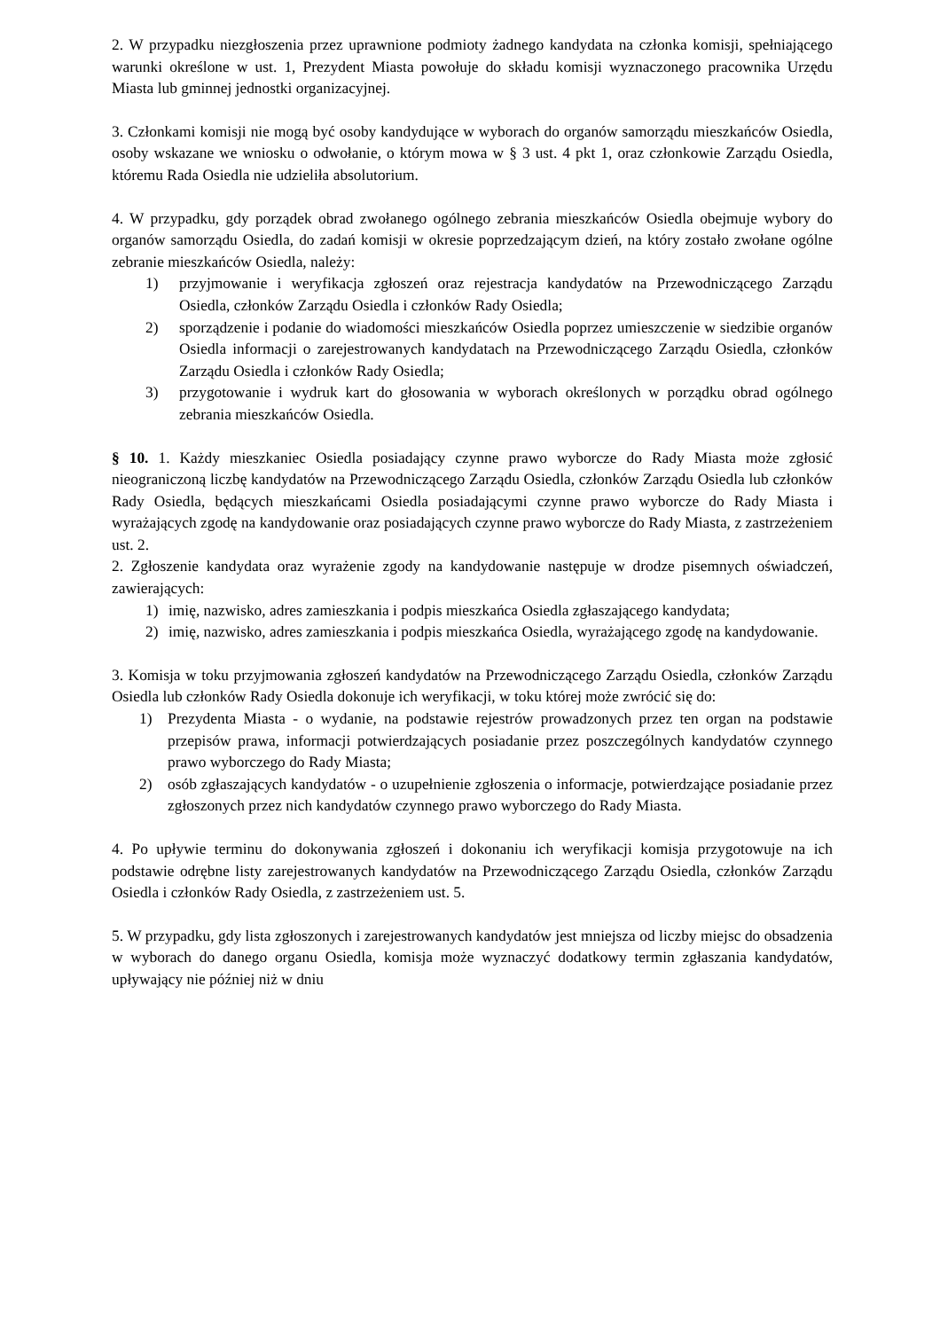2. W przypadku niezgłoszenia przez uprawnione podmioty żadnego kandydata na członka komisji, spełniającego warunki określone w ust. 1, Prezydent Miasta powołuje do składu komisji wyznaczonego pracownika Urzędu Miasta lub gminnej jednostki organizacyjnej.
3. Członkami komisji nie mogą być osoby kandydujące w wyborach do organów samorządu mieszkańców Osiedla, osoby wskazane we wniosku o odwołanie, o którym mowa w § 3 ust. 4 pkt 1, oraz członkowie Zarządu Osiedla, któremu Rada Osiedla nie udzieliła absolutorium.
4. W przypadku, gdy porządek obrad zwołanego ogólnego zebrania mieszkańców Osiedla obejmuje wybory do organów samorządu Osiedla, do zadań komisji w okresie poprzedzającym dzień, na który zostało zwołane ogólne zebranie mieszkańców Osiedla, należy:
1) przyjmowanie i weryfikacja zgłoszeń oraz rejestracja kandydatów na Przewodniczącego Zarządu Osiedla, członków Zarządu Osiedla i członków Rady Osiedla;
2) sporządzenie i podanie do wiadomości mieszkańców Osiedla poprzez umieszczenie w siedzibie organów Osiedla informacji o zarejestrowanych kandydatach na Przewodniczącego Zarządu Osiedla, członków Zarządu Osiedla i członków Rady Osiedla;
3) przygotowanie i wydruk kart do głosowania w wyborach określonych w porządku obrad ogólnego zebrania mieszkańców Osiedla.
§ 10. 1. Każdy mieszkaniec Osiedla posiadający czynne prawo wyborcze do Rady Miasta może zgłosić nieograniczoną liczbę kandydatów na Przewodniczącego Zarządu Osiedla, członków Zarządu Osiedla lub członków Rady Osiedla, będących mieszkańcami Osiedla posiadającymi czynne prawo wyborcze do Rady Miasta i wyrażających zgodę na kandydowanie oraz posiadających czynne prawo wyborcze do Rady Miasta, z zastrzeżeniem ust. 2.
2. Zgłoszenie kandydata oraz wyrażenie zgody na kandydowanie następuje w drodze pisemnych oświadczeń, zawierających:
1) imię, nazwisko, adres zamieszkania i podpis mieszkańca Osiedla zgłaszającego kandydata;
2) imię, nazwisko, adres zamieszkania i podpis mieszkańca Osiedla, wyrażającego zgodę na kandydowanie.
3. Komisja w toku przyjmowania zgłoszeń kandydatów na Przewodniczącego Zarządu Osiedla, członków Zarządu Osiedla lub członków Rady Osiedla dokonuje ich weryfikacji, w toku której może zwrócić się do:
1) Prezydenta Miasta - o wydanie, na podstawie rejestrów prowadzonych przez ten organ na podstawie przepisów prawa, informacji potwierdzających posiadanie przez poszczególnych kandydatów czynnego prawo wyborczego do Rady Miasta;
2) osób zgłaszających kandydatów - o uzupełnienie zgłoszenia o informacje, potwierdzające posiadanie przez zgłoszonych przez nich kandydatów czynnego prawo wyborczego do Rady Miasta.
4. Po upływie terminu do dokonywania zgłoszeń i dokonaniu ich weryfikacji komisja przygotowuje na ich podstawie odrębne listy zarejestrowanych kandydatów na Przewodniczącego Zarządu Osiedla, członków Zarządu Osiedla i członków Rady Osiedla, z zastrzeżeniem ust. 5.
5. W przypadku, gdy lista zgłoszonych i zarejestrowanych kandydatów jest mniejsza od liczby miejsc do obsadzenia w wyborach do danego organu Osiedla, komisja może wyznaczyć dodatkowy termin zgłaszania kandydatów, upływający nie później niż w dniu